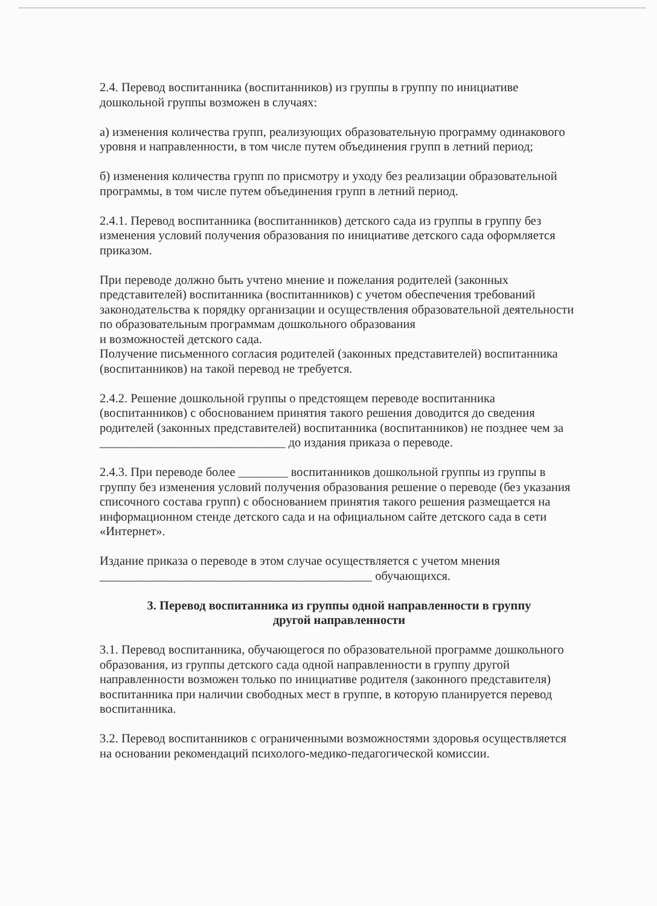2.4. Перевод воспитанника (воспитанников) из группы в группу по инициативе дошкольной группы возможен в случаях:
а) изменения количества групп, реализующих образовательную программу одинакового уровня и направленности, в том числе путем объединения групп в летний период;
б) изменения количества групп по присмотру и уходу без реализации образовательной программы, в том числе путем объединения групп в летний период.
2.4.1. Перевод воспитанника (воспитанников) детского сада из группы в группу без изменения условий получения образования по инициативе детского сада оформляется приказом.
При переводе должно быть учтено мнение и пожелания родителей (законных представителей) воспитанника (воспитанников) с учетом обеспечения требований законодательства к порядку организации и осуществления образовательной деятельности по образовательным программам дошкольного образования
и возможностей детского сада.
Получение письменного согласия родителей (законных представителей) воспитанника (воспитанников) на такой перевод не требуется.
2.4.2. Решение дошкольной группы о предстоящем переводе воспитанника (воспитанников) с обоснованием принятия такого решения доводится до сведения родителей (законных представителей) воспитанника (воспитанников) не позднее чем за ______________________________ до издания приказа о переводе.
2.4.3. При переводе более ________ воспитанников дошкольной группы из группы в группу без изменения условий получения образования решение о переводе (без указания списочного состава групп) с обоснованием принятия такого решения размещается на информационном стенде детского сада и на официальном сайте детского сада в сети «Интернет».
Издание приказа о переводе в этом случае осуществляется с учетом мнения ____________________________________________ обучающихся.
3. Перевод воспитанника из группы одной направленности в группу
другой направленности
3.1. Перевод воспитанника, обучающегося по образовательной программе дошкольного образования, из группы детского сада одной направленности в группу другой направленности возможен только по инициативе родителя (законного представителя) воспитанника при наличии свободных мест в группе, в которую планируется перевод воспитанника.
3.2. Перевод воспитанников с ограниченными возможностями здоровья осуществляется на основании рекомендаций психолого-медико-педагогической комиссии.